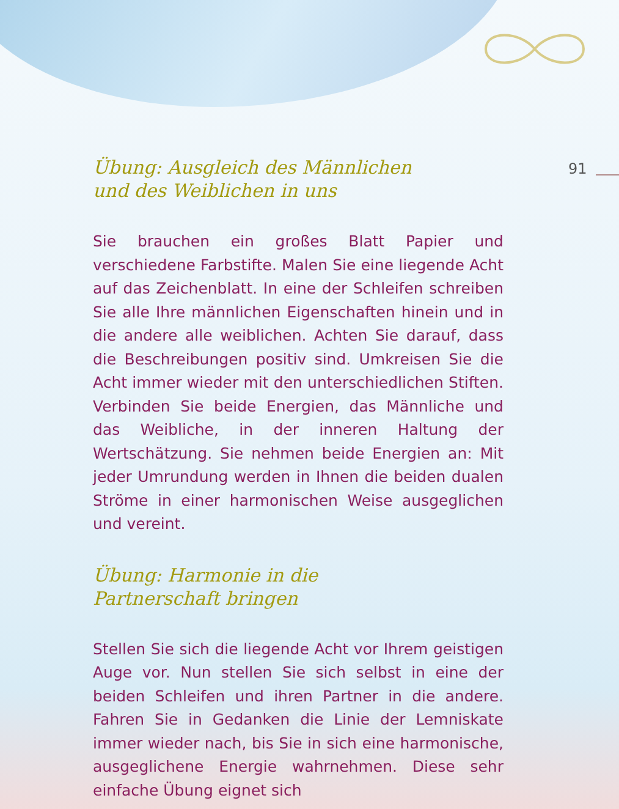91
Übung: Ausgleich des Männlichen
und des Weiblichen in uns
Sie brauchen ein großes Blatt Papier und verschiedene Farbstifte. Malen Sie eine liegende Acht auf das Zeichenblatt. In eine der Schleifen schreiben Sie alle Ihre männlichen Eigenschaften hinein und in die andere alle weiblichen. Achten Sie darauf, dass die Beschreibungen positiv sind. Umkreisen Sie die Acht immer wieder mit den unterschiedlichen Stiften. Verbinden Sie beide Energien, das Männliche und das Weibliche, in der inneren Haltung der Wertschätzung. Sie nehmen beide Energien an: Mit jeder Umrundung werden in Ihnen die beiden dualen Ströme in einer harmonischen Weise ausgeglichen und vereint.
Übung: Harmonie in die
Partnerschaft bringen
Stellen Sie sich die liegende Acht vor Ihrem geistigen Auge vor. Nun stellen Sie sich selbst in eine der beiden Schleifen und ihren Partner in die andere. Fahren Sie in Gedanken die Linie der Lemniskate immer wieder nach, bis Sie in sich eine harmonische, ausgeglichene Energie wahrnehmen. Diese sehr einfache Übung eignet sich